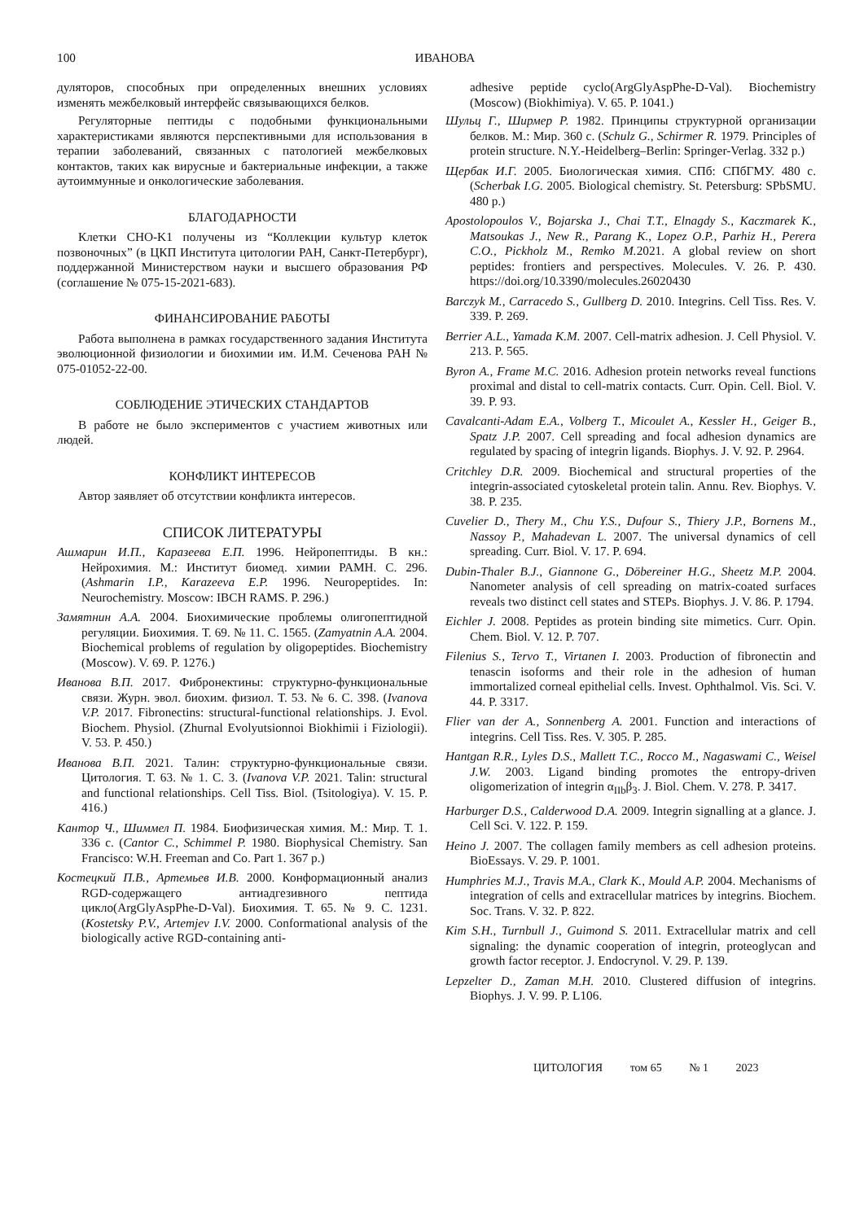100
ИВАНОВА
дуляторов, способных при определенных внешних условиях изменять межбелковый интерфейс связывающихся белков.
Регуляторные пептиды с подобными функциональными характеристиками являются перспективными для использования в терапии заболеваний, связанных с патологией межбелковых контактов, таких как вирусные и бактериальные инфекции, а также аутоиммунные и онкологические заболевания.
БЛАГОДАРНОСТИ
Клетки CHO-K1 получены из “Коллекции культур клеток позвоночных” (в ЦКП Института цитологии РАН, Санкт-Петербург), поддержанной Министерством науки и высшего образования РФ (соглашение № 075-15-2021-683).
ФИНАНСИРОВАНИЕ РАБОТЫ
Работа выполнена в рамках государственного задания Института эволюционной физиологии и биохимии им. И.М. Сеченова РАН № 075-01052-22-00.
СОБЛЮДЕНИЕ ЭТИЧЕСКИХ СТАНДАРТОВ
В работе не было экспериментов с участием животных или людей.
КОНФЛИКТ ИНТЕРЕСОВ
Автор заявляет об отсутствии конфликта интересов.
СПИСОК ЛИТЕРАТУРЫ
Ашмарин И.П., Каразеева Е.П. 1996. Нейропептиды. В кн.: Нейрохимия. М.: Институт биомед. химии РАМН. С. 296. (Ashmarin I.P., Karazeeva E.P. 1996. Neuropeptides. In: Neurochemistry. Moscow: IBCH RAMS. P. 296.)
Замятнин А.А. 2004. Биохимические проблемы олигопептидной регуляции. Биохимия. Т. 69. № 11. С. 1565. (Zamyatnin A.A. 2004. Biochemical problems of regulation by oligopeptides. Biochemistry (Moscow). V. 69. P. 1276.)
Иванова В.П. 2017. Фибронектины: структурно-функциональные связи. Журн. эвол. биохим. физиол. Т. 53. № 6. С. 398. (Ivanova V.P. 2017. Fibronectins: structural-functional relationships. J. Evol. Biochem. Physiol. (Zhurnal Evolyutsionnoi Biokhimii i Fiziologii). V. 53. P. 450.)
Иванова В.П. 2021. Талин: структурно-функциональные связи. Цитология. Т. 63. № 1. С. 3. (Ivanova V.P. 2021. Talin: structural and functional relationships. Cell Tiss. Biol. (Tsitologiya). V. 15. P. 416.)
Кантор Ч., Шиммел П. 1984. Биофизическая химия. М.: Мир. Т. 1. 336 с. (Cantor C., Schimmel P. 1980. Biophysical Chemistry. San Francisco: W.H. Freeman and Co. Part 1. 367 p.)
Костецкий П.В., Артемьев И.В. 2000. Конформационный анализ RGD-содержащего антиадгезивного пептида цикло(ArgGlyAspPhe-D-Val). Биохимия. Т. 65. № 9. С. 1231. (Kostetsky P.V., Artemjev I.V. 2000. Conformational analysis of the biologically active RGD-containing anti-
adhesive peptide cyclo(ArgGlyAspPhe-D-Val). Biochemistry (Moscow) (Biokhimiya). V. 65. P. 1041.)
Шульц Г., Ширмер Р. 1982. Принципы структурной организации белков. М.: Мир. 360 с. (Schulz G., Schirmer R. 1979. Principles of protein structure. N.Y.-Heidelberg–Berlin: Springer-Verlag. 332 p.)
Щербак И.Г. 2005. Биологическая химия. СПб: СПбГМУ. 480 с. (Scherbak I.G. 2005. Biological chemistry. St. Petersburg: SPbSMU. 480 p.)
Apostolopoulos V., Bojarska J., Chai T.T., Elnagdy S., Kaczmarek K., Matsoukas J., New R., Parang K., Lopez O.P., Parhiz H., Perera C.O., Pickholz M., Remko M. 2021. A global review on short peptides: frontiers and perspectives. Molecules. V. 26. P. 430. https://doi.org/10.3390/molecules.26020430
Barczyk M., Carracedo S., Gullberg D. 2010. Integrins. Cell Tiss. Res. V. 339. P. 269.
Berrier A.L., Yamada K.M. 2007. Cell-matrix adhesion. J. Cell Physiol. V. 213. P. 565.
Byron A., Frame M.C. 2016. Adhesion protein networks reveal functions proximal and distal to cell-matrix contacts. Curr. Opin. Cell. Biol. V. 39. P. 93.
Cavalcanti-Adam E.A., Volberg T., Micoulet A., Kessler H., Geiger B., Spatz J.P. 2007. Cell spreading and focal adhesion dynamics are regulated by spacing of integrin ligands. Biophys. J. V. 92. P. 2964.
Critchley D.R. 2009. Biochemical and structural properties of the integrin-associated cytoskeletal protein talin. Annu. Rev. Biophys. V. 38. P. 235.
Cuvelier D., Thery M., Chu Y.S., Dufour S., Thiery J.P., Bornens M., Nassoy P., Mahadevan L. 2007. The universal dynamics of cell spreading. Curr. Biol. V. 17. P. 694.
Dubin-Thaler B.J., Giannone G., Döbereiner H.G., Sheetz M.P. 2004. Nanometer analysis of cell spreading on matrix-coated surfaces reveals two distinct cell states and STEPs. Biophys. J. V. 86. P. 1794.
Eichler J. 2008. Peptides as protein binding site mimetics. Curr. Opin. Chem. Biol. V. 12. P. 707.
Filenius S., Tervo T., Virtanen I. 2003. Production of fibronectin and tenascin isoforms and their role in the adhesion of human immortalized corneal epithelial cells. Invest. Ophthalmol. Vis. Sci. V. 44. P. 3317.
Flier van der A., Sonnenberg A. 2001. Function and interactions of integrins. Cell Tiss. Res. V. 305. P. 285.
Hantgan R.R., Lyles D.S., Mallett T.C., Rocco M., Nagaswami C., Weisel J.W. 2003. Ligand binding promotes the entropy-driven oligomerization of integrin α<sub>IIb</sub>β<sub>3</sub>. J. Biol. Chem. V. 278. P. 3417.
Harburger D.S., Calderwood D.A. 2009. Integrin signalling at a glance. J. Cell Sci. V. 122. P. 159.
Heino J. 2007. The collagen family members as cell adhesion proteins. BioEssays. V. 29. P. 1001.
Humphries M.J., Travis M.A., Clark K., Mould A.P. 2004. Mechanisms of integration of cells and extracellular matrices by integrins. Biochem. Soc. Trans. V. 32. P. 822.
Kim S.H., Turnbull J., Guimond S. 2011. Extracellular matrix and cell signaling: the dynamic cooperation of integrin, proteoglycan and growth factor receptor. J. Endocrynol. V. 29. P. 139.
Lepzelter D., Zaman M.H. 2010. Clustered diffusion of integrins. Biophys. J. V. 99. P. L106.
ЦИТОЛОГИЯ том 65 № 1 2023